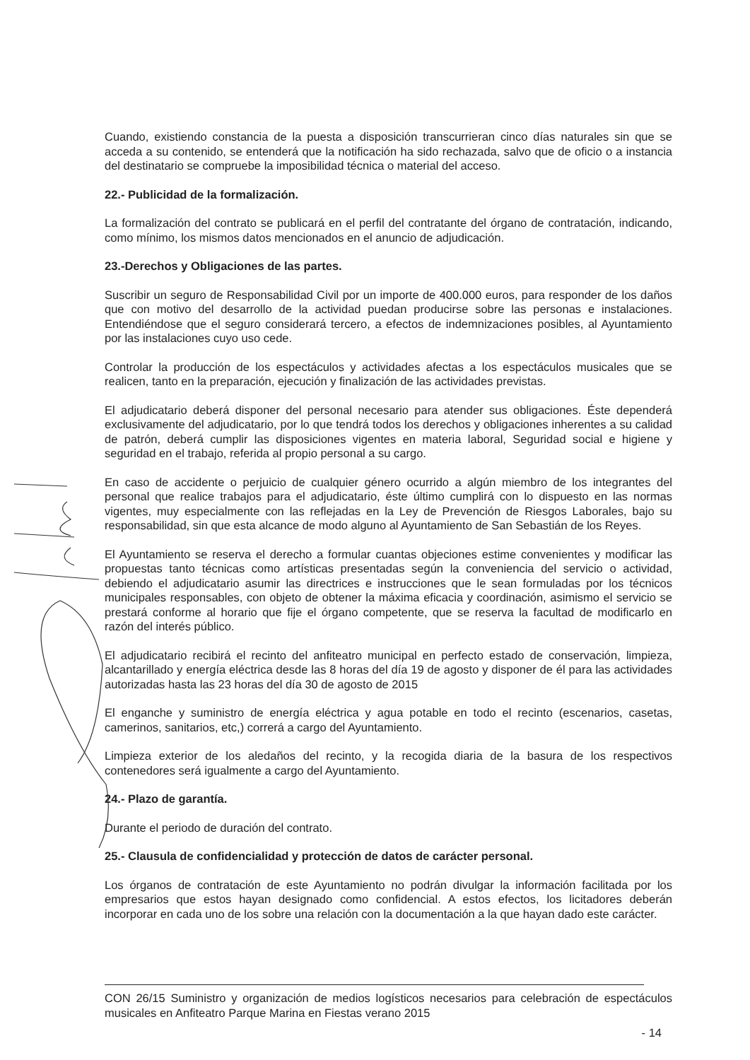Cuando, existiendo constancia de la puesta a disposición transcurrieran cinco días naturales sin que se acceda a su contenido, se entenderá que la notificación ha sido rechazada, salvo que de oficio o a instancia del destinatario se compruebe la imposibilidad técnica o material del acceso.
22.- Publicidad de la formalización.
La formalización del contrato se publicará en el perfil del contratante del órgano de contratación, indicando, como mínimo, los mismos datos mencionados en el anuncio de adjudicación.
23.-Derechos y Obligaciones de las partes.
Suscribir un seguro de Responsabilidad Civil por un importe de 400.000 euros, para responder de los daños que con motivo del desarrollo de la actividad puedan producirse sobre las personas e instalaciones. Entendiéndose que el seguro considerará tercero, a efectos de indemnizaciones posibles, al Ayuntamiento por las instalaciones cuyo uso cede.
Controlar la producción de los espectáculos y actividades afectas a los espectáculos musicales que se realicen, tanto en la preparación, ejecución y finalización de las actividades previstas.
El adjudicatario deberá disponer del personal necesario para atender sus obligaciones. Éste dependerá exclusivamente del adjudicatario, por lo que tendrá todos los derechos y obligaciones inherentes a su calidad de patrón, deberá cumplir las disposiciones vigentes en materia laboral, Seguridad social e higiene y seguridad en el trabajo, referida al propio personal a su cargo.
En caso de accidente o perjuicio de cualquier género ocurrido a algún miembro de los integrantes del personal que realice trabajos para el adjudicatario, éste último cumplirá con lo dispuesto en las normas vigentes, muy especialmente con las reflejadas en la Ley de Prevención de Riesgos Laborales, bajo su responsabilidad, sin que esta alcance de modo alguno al Ayuntamiento de San Sebastián de los Reyes.
El Ayuntamiento se reserva el derecho a formular cuantas objeciones estime convenientes y modificar las propuestas tanto técnicas como artísticas presentadas según la conveniencia del servicio o actividad, debiendo el adjudicatario asumir las directrices e instrucciones que le sean formuladas por los técnicos municipales responsables, con objeto de obtener la máxima eficacia y coordinación, asimismo el servicio se prestará conforme al horario que fije el órgano competente, que se reserva la facultad de modificarlo en razón del interés público.
El adjudicatario recibirá el recinto del anfiteatro municipal en perfecto estado de conservación, limpieza, alcantarillado y energía eléctrica desde las 8 horas del día 19 de agosto y disponer de él para las actividades autorizadas hasta las 23 horas del día 30 de agosto de 2015
El enganche y suministro de energía eléctrica y agua potable en todo el recinto (escenarios, casetas, camerinos, sanitarios, etc,) correrá a cargo del Ayuntamiento.
Limpieza exterior de los aledaños del recinto, y la recogida diaria de la basura de los respectivos contenedores será igualmente a cargo del Ayuntamiento.
24.- Plazo de garantía.
Durante el periodo de duración del contrato.
25.- Clausula de confidencialidad y protección de datos de carácter personal.
Los órganos de contratación de este Ayuntamiento no podrán divulgar la información facilitada por los empresarios que estos hayan designado como confidencial. A estos efectos, los licitadores deberán incorporar en cada uno de los sobre una relación con la documentación a la que hayan dado este carácter.
CON 26/15 Suministro y organización de medios logísticos necesarios para celebración de espectáculos musicales en Anfiteatro Parque Marina en Fiestas verano 2015
- 14